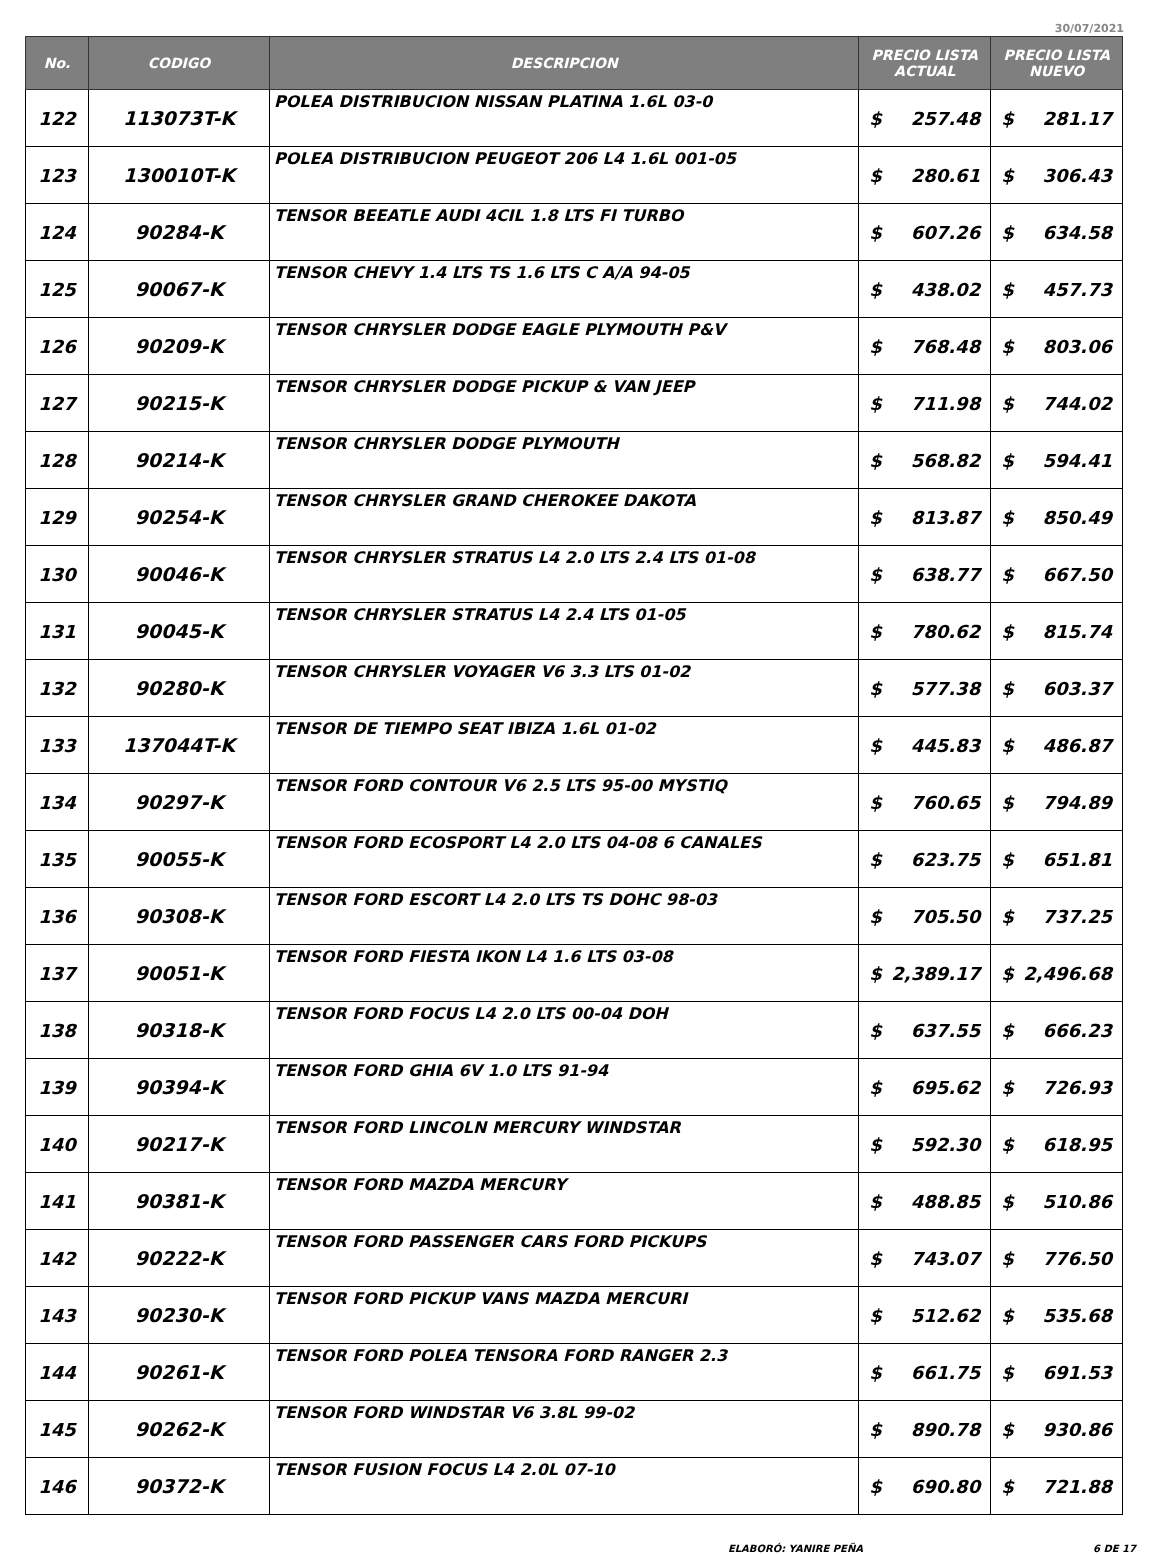30/07/2021
| No. | CODIGO | DESCRIPCION | PRECIO LISTA ACTUAL | | PRECIO LISTA NUEVO | |
| --- | --- | --- | --- | --- | --- | --- |
| 122 | 113073T-K | POLEA DISTRIBUCION NISSAN PLATINA 1.6L 03-0 | $ | 257.48 | $ | 281.17 |
| 123 | 130010T-K | POLEA DISTRIBUCION PEUGEOT 206 L4 1.6L 001-05 | $ | 280.61 | $ | 306.43 |
| 124 | 90284-K | TENSOR BEEATLE AUDI 4CIL 1.8 LTS FI TURBO | $ | 607.26 | $ | 634.58 |
| 125 | 90067-K | TENSOR CHEVY 1.4 LTS TS 1.6 LTS C A/A 94-05 | $ | 438.02 | $ | 457.73 |
| 126 | 90209-K | TENSOR CHRYSLER DODGE EAGLE PLYMOUTH P&V | $ | 768.48 | $ | 803.06 |
| 127 | 90215-K | TENSOR CHRYSLER DODGE PICKUP & VAN JEEP | $ | 711.98 | $ | 744.02 |
| 128 | 90214-K | TENSOR CHRYSLER DODGE PLYMOUTH | $ | 568.82 | $ | 594.41 |
| 129 | 90254-K | TENSOR CHRYSLER GRAND CHEROKEE DAKOTA | $ | 813.87 | $ | 850.49 |
| 130 | 90046-K | TENSOR CHRYSLER STRATUS L4 2.0 LTS 2.4 LTS 01-08 | $ | 638.77 | $ | 667.50 |
| 131 | 90045-K | TENSOR CHRYSLER STRATUS L4 2.4 LTS 01-05 | $ | 780.62 | $ | 815.74 |
| 132 | 90280-K | TENSOR CHRYSLER VOYAGER V6 3.3 LTS 01-02 | $ | 577.38 | $ | 603.37 |
| 133 | 137044T-K | TENSOR DE TIEMPO SEAT IBIZA 1.6L 01-02 | $ | 445.83 | $ | 486.87 |
| 134 | 90297-K | TENSOR FORD CONTOUR V6 2.5 LTS 95-00 MYSTIQ | $ | 760.65 | $ | 794.89 |
| 135 | 90055-K | TENSOR FORD ECOSPORT L4 2.0 LTS 04-08 6 CANALES | $ | 623.75 | $ | 651.81 |
| 136 | 90308-K | TENSOR FORD ESCORT L4 2.0 LTS TS DOHC 98-03 | $ | 705.50 | $ | 737.25 |
| 137 | 90051-K | TENSOR FORD FIESTA IKON L4 1.6 LTS 03-08 | $ | 2,389.17 | $ | 2,496.68 |
| 138 | 90318-K | TENSOR FORD FOCUS L4 2.0 LTS 00-04 DOH | $ | 637.55 | $ | 666.23 |
| 139 | 90394-K | TENSOR FORD GHIA 6V 1.0 LTS 91-94 | $ | 695.62 | $ | 726.93 |
| 140 | 90217-K | TENSOR FORD LINCOLN MERCURY WINDSTAR | $ | 592.30 | $ | 618.95 |
| 141 | 90381-K | TENSOR FORD MAZDA MERCURY | $ | 488.85 | $ | 510.86 |
| 142 | 90222-K | TENSOR FORD PASSENGER CARS FORD PICKUPS | $ | 743.07 | $ | 776.50 |
| 143 | 90230-K | TENSOR FORD PICKUP VANS MAZDA MERCURI | $ | 512.62 | $ | 535.68 |
| 144 | 90261-K | TENSOR FORD POLEA TENSORA FORD RANGER 2.3 | $ | 661.75 | $ | 691.53 |
| 145 | 90262-K | TENSOR FORD WINDSTAR V6 3.8L 99-02 | $ | 890.78 | $ | 930.86 |
| 146 | 90372-K | TENSOR FUSION FOCUS L4 2.0L 07-10 | $ | 690.80 | $ | 721.88 |
ELABORÓ: YANIRE PEÑA 6 DE 17